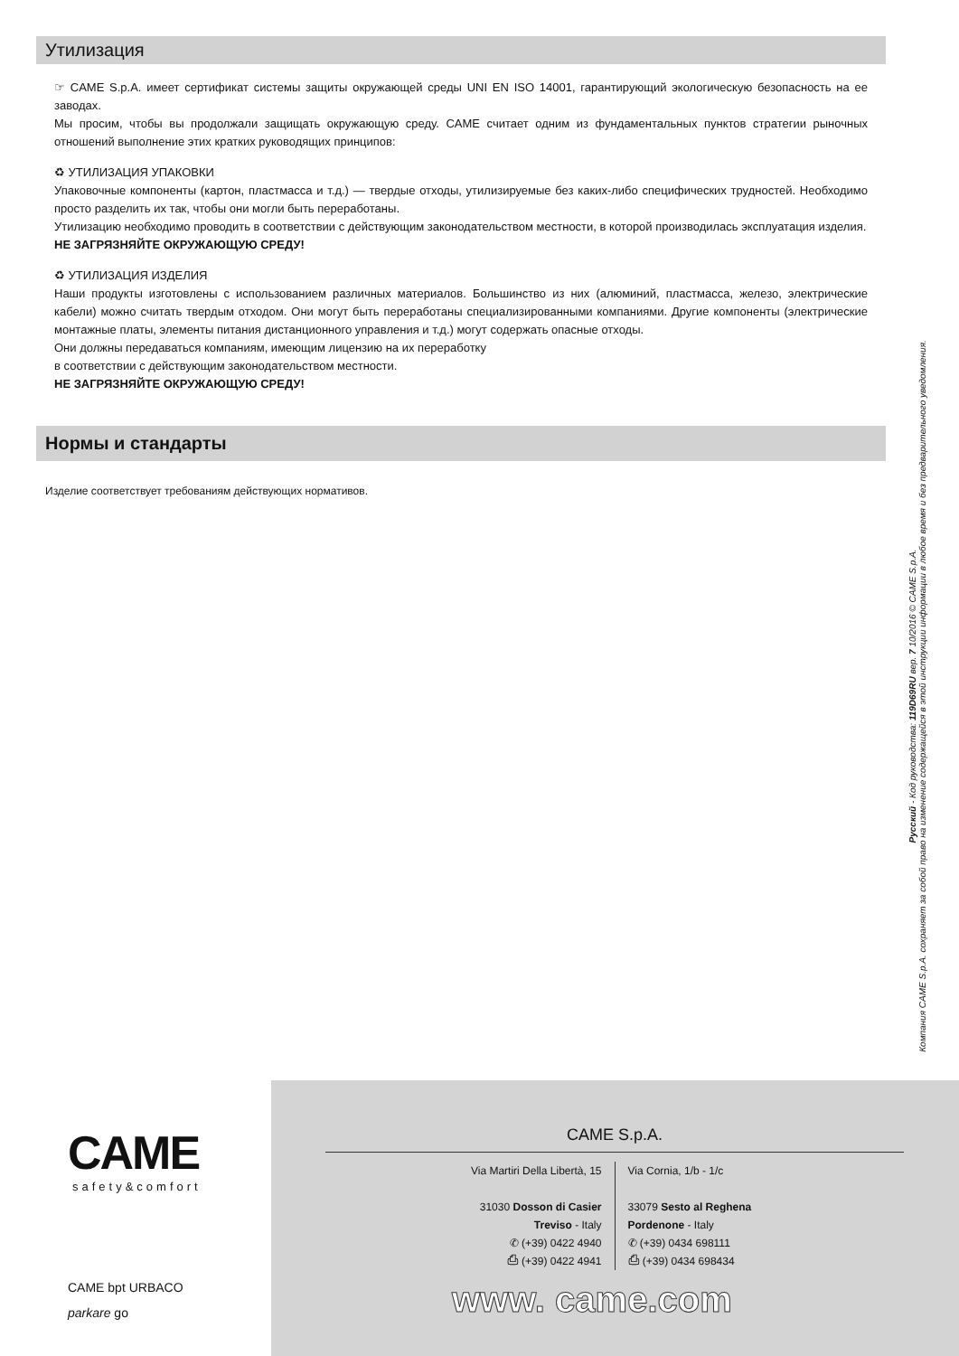Утилизация
☞ CAME S.p.A. имеет сертификат системы защиты окружающей среды UNI EN ISO 14001, гарантирующий экологическую безопасность на ее заводах.
Мы просим, чтобы вы продолжали защищать окружающую среду. CAME считает одним из фундаментальных пунктов стратегии рыночных отношений выполнение этих кратких руководящих принципов:
♻ УТИЛИЗАЦИЯ УПАКОВКИ
Упаковочные компоненты (картон, пластмасса и т.д.) — твердые отходы, утилизируемые без каких-либо специфических трудностей. Необходимо просто разделить их так, чтобы они могли быть переработаны.
Утилизацию необходимо проводить в соответствии с действующим законодательством местности, в которой производилась эксплуатация изделия.
НЕ ЗАГРЯЗНЯЙТЕ ОКРУЖАЮЩУЮ СРЕДУ!
♻ УТИЛИЗАЦИЯ ИЗДЕЛИЯ
Наши продукты изготовлены с использованием различных материалов. Большинство из них (алюминий, пластмасса, железо, электрические кабели) можно считать твердым отходом. Они могут быть переработаны специализированными компаниями. Другие компоненты (электрические монтажные платы, элементы питания дистанционного управления и т.д.) могут содержать опасные отходы.
Они должны передаваться компаниям, имеющим лицензию на их переработку
в соответствии с действующим законодательством местности.
НЕ ЗАГРЯЗНЯЙТЕ ОКРУЖАЮЩУЮ СРЕДУ!
Нормы и стандарты
Изделие соответствует требованиям действующих нормативов.
Русский - Код руководства: 119D69RU вер. 7 10/2016 © CAME S.p.A.
Компания CAME S.p.A. сохраняет за собой право на изменение содержащейся в этой инструкции информации в любое время и без предварительного уведомления.
CAME
safety&comfort
CAME bpt URBACO
parkare go
CAME S.p.A.
Via Martiri Della Libertà, 15
31030 Dosson di Casier
Treviso - Italy
✆ (+39) 0422 4940
⎙ (+39) 0422 4941
Via Cornia, 1/b - 1/c
33079 Sesto al Reghena
Pordenone - Italy
✆ (+39) 0434 698111
⎙ (+39) 0434 698434
www. came.com